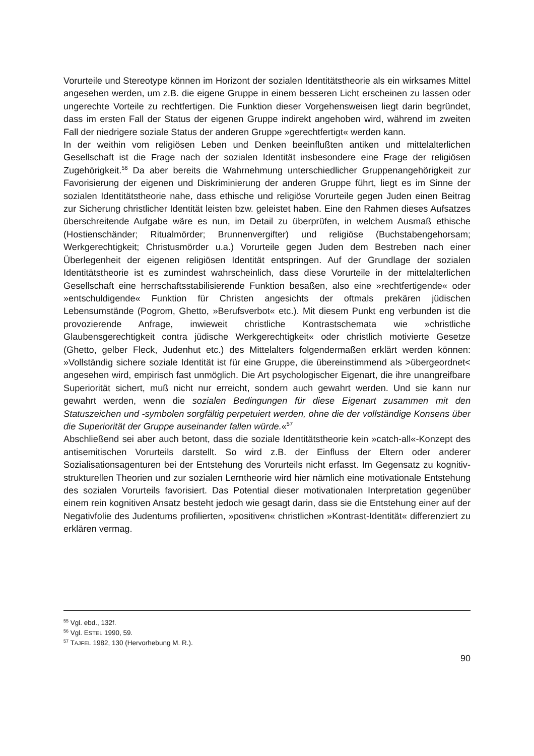Vorurteile und Stereotype können im Horizont der sozialen Identitätstheorie als ein wirksames Mittel angesehen werden, um z.B. die eigene Gruppe in einem besseren Licht erscheinen zu lassen oder ungerechte Vorteile zu rechtfertigen. Die Funktion dieser Vorgehensweisen liegt darin begründet, dass im ersten Fall der Status der eigenen Gruppe indirekt angehoben wird, während im zweiten Fall der niedrigere soziale Status der anderen Gruppe »gerechtfertigt« werden kann.
In der weithin vom religiösen Leben und Denken beeinflußten antiken und mittelalterlichen Gesellschaft ist die Frage nach der sozialen Identität insbesondere eine Frage der religiösen Zugehörigkeit.<sup>56</sup> Da aber bereits die Wahrnehmung unterschiedlicher Gruppenangehörigkeit zur Favorisierung der eigenen und Diskriminierung der anderen Gruppe führt, liegt es im Sinne der sozialen Identitätstheorie nahe, dass ethische und religiöse Vorurteile gegen Juden einen Beitrag zur Sicherung christlicher Identität leisten bzw. geleistet haben. Eine den Rahmen dieses Aufsatzes überschreitende Aufgabe wäre es nun, im Detail zu überprüfen, in welchem Ausmaß ethische (Hostienschänder; Ritualmörder; Brunnenvergifter) und religiöse (Buchstabengehorsam; Werkgerechtigkeit; Christusmörder u.a.) Vorurteile gegen Juden dem Bestreben nach einer Überlegenheit der eigenen religiösen Identität entspringen. Auf der Grundlage der sozialen Identitätstheorie ist es zumindest wahrscheinlich, dass diese Vorurteile in der mittelalterlichen Gesellschaft eine herrschaftsstabilisierende Funktion besaßen, also eine »rechtfertigende« oder »entschuldigende« Funktion für Christen angesichts der oftmals prekären jüdischen Lebensumstände (Pogrom, Ghetto, »Berufsverbot« etc.). Mit diesem Punkt eng verbunden ist die provozierende Anfrage, inwieweit christliche Kontrastschemata wie »christliche Glaubensgerechtigkeit contra jüdische Werkgerechtigkeit« oder christlich motivierte Gesetze (Ghetto, gelber Fleck, Judenhut etc.) des Mittelalters folgendermaßen erklärt werden können: »Vollständig sichere soziale Identität ist für eine Gruppe, die übereinstimmend als >übergeordnet< angesehen wird, empirisch fast unmöglich. Die Art psychologischer Eigenart, die ihre unangreifbare Superiorität sichert, muß nicht nur erreicht, sondern auch gewahrt werden. Und sie kann nur gewahrt werden, wenn die sozialen Bedingungen für diese Eigenart zusammen mit den Statuszeichen und -symbolen sorgfältig perpetuiert werden, ohne die der vollständige Konsens über die Superiorität der Gruppe auseinander fallen würde.«<sup>57</sup>
Abschließend sei aber auch betont, dass die soziale Identitätstheorie kein »catch-all«-Konzept des antisemitischen Vorurteils darstellt. So wird z.B. der Einfluss der Eltern oder anderer Sozialisationsagenturen bei der Entstehung des Vorurteils nicht erfasst. Im Gegensatz zu kognitiv-strukturellen Theorien und zur sozialen Lerntheorie wird hier nämlich eine motivationale Entstehung des sozialen Vorurteils favorisiert. Das Potential dieser motivationalen Interpretation gegenüber einem rein kognitiven Ansatz besteht jedoch wie gesagt darin, dass sie die Entstehung einer auf der Negativfolie des Judentums profilierten, »positiven« christlichen »Kontrast-Identität« differenziert zu erklären vermag.
<sup>55</sup> Vgl. ebd., 132f.
<sup>56</sup> Vgl. ESTEL 1990, 59.
<sup>57</sup> TAJFEL 1982, 130 (Hervorhebung M. R.).
90